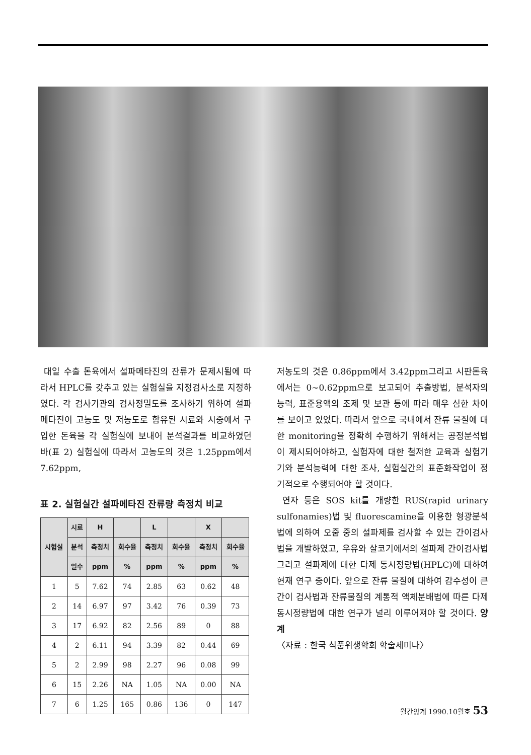대일 수출 돈육에서 설파메타진의 잔류가 문제시됨에 따라서 HPLC를 갖추고 있는 실험실을 지정검사소로 지정하였다. 각 검사기관의 검사정밀도를 조사하기 위하여 설파메타진이 고농도 및 저농도로 함유된 시료와 시중에서 구입한 돈육을 각 실험실에 보내어 분석결과를 비교하였던 바(표 2) 실험실에 따라서 고농도의 것은 1.25ppm에서 7.62ppm,
표 2. 실험실간 설파메타진 잔류량 측정치 비교
| 시험실 | 시료 | H | | L | | X | |
| --- | --- | --- | --- | --- | --- | --- | --- |
| | 분석 | 측정치 | 회수율 | 측정치 | 회수율 | 측정치 | 회수율 |
| | 일수 | ppm | % | ppm | % | ppm | % |
| 1 | 5 | 7.62 | 74 | 2.85 | 63 | 0.62 | 48 |
| 2 | 14 | 6.97 | 97 | 3.42 | 76 | 0.39 | 73 |
| 3 | 17 | 6.92 | 82 | 2.56 | 89 | 0 | 88 |
| 4 | 2 | 6.11 | 94 | 3.39 | 82 | 0.44 | 69 |
| 5 | 2 | 2.99 | 98 | 2.27 | 96 | 0.08 | 99 |
| 6 | 15 | 2.26 | NA | 1.05 | NA | 0.00 | NA |
| 7 | 6 | 1.25 | 165 | 0.86 | 136 | 0 | 147 |
저농도의 것은 0.86ppm에서 3.42ppm그리고 시판돈육에서는 0~0.62ppm으로 보고되어 추출방법, 분석자의 능력, 표준용액의 조제 및 보관 등에 따라 매우 심한 차이를 보이고 있었다. 따라서 앞으로 국내에서 잔류 물질에 대한 monitoring을 정확히 수행하기 위해서는 공정분석법이 제시되어야하고, 실험자에 대한 철저한 교육과 실험기기와 분석능력에 대한 조사, 실험실간의 표준화작업이 정기적으로 수행되어야 할 것이다.
연자 등은 SOS kit를 개량한 RUS(rapid urinary sulfonamies)법 및 fluorescamine을 이용한 형광분석법에 의하여 오줌 중의 설파제를 검사할 수 있는 간이검사법을 개발하였고, 우유와 살코기에서의 설파제 간이검사법 그리고 설파제에 대한 다제 동시정량법(HPLC)에 대하여 현재 연구 중이다. 앞으로 잔류 물질에 대하여 감수성이 큰 간이 검사법과 잔류물질의 계통적 액체분배법에 따른 다제 동시정량법에 대한 연구가 널리 이루어져야 할 것이다. 양계
〈자료 : 한국 식품위생학회 학술세미나〉
월간양계 1990.10월호 53